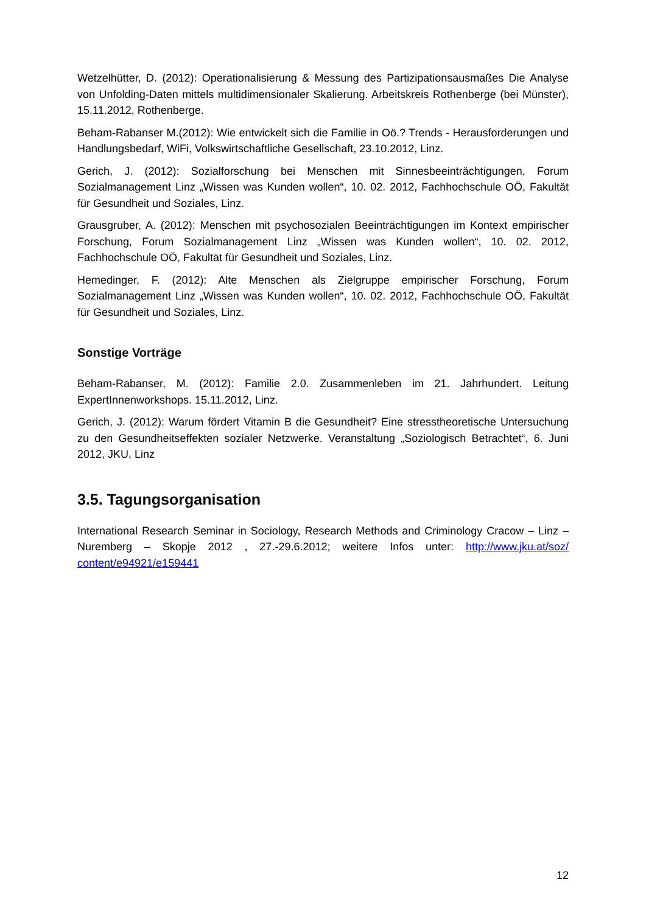Wetzelhütter, D. (2012): Operationalisierung & Messung des Partizipationsausmaßes Die Analyse von Unfolding-Daten mittels multidimensionaler Skalierung. Arbeitskreis Rothenberge (bei Münster), 15.11.2012, Rothenberge.
Beham-Rabanser M.(2012): Wie entwickelt sich die Familie in Oö.? Trends - Herausforderungen und Handlungsbedarf, WiFi, Volkswirtschaftliche Gesellschaft, 23.10.2012, Linz.
Gerich, J. (2012): Sozialforschung bei Menschen mit Sinnesbeeinträchtigungen, Forum Sozialmanagement Linz „Wissen was Kunden wollen“, 10. 02. 2012, Fachhochschule OÖ, Fakultät für Gesundheit und Soziales, Linz.
Grausgruber, A. (2012): Menschen mit psychosozialen Beeinträchtigungen im Kontext empirischer Forschung, Forum Sozialmanagement Linz „Wissen was Kunden wollen“, 10. 02. 2012, Fachhochschule OÖ, Fakultät für Gesundheit und Soziales, Linz.
Hemedinger, F. (2012): Alte Menschen als Zielgruppe empirischer Forschung, Forum Sozialmanagement Linz „Wissen was Kunden wollen“, 10. 02. 2012, Fachhochschule OÖ, Fakultät für Gesundheit und Soziales, Linz.
Sonstige Vorträge
Beham-Rabanser, M. (2012): Familie 2.0. Zusammenleben im 21. Jahrhundert. Leitung ExpertInnenworkshops. 15.11.2012, Linz.
Gerich, J. (2012): Warum fördert Vitamin B die Gesundheit? Eine stresstheoretische Untersuchung zu den Gesundheitseffekten sozialer Netzwerke. Veranstaltung „Soziologisch Betrachtet“, 6. Juni 2012, JKU, Linz
3.5. Tagungsorganisation
International Research Seminar in Sociology, Research Methods and Criminology Cracow – Linz – Nuremberg – Skopje 2012 , 27.-29.6.2012; weitere Infos unter: http://www.jku.at/soz/ content/e94921/e159441
12